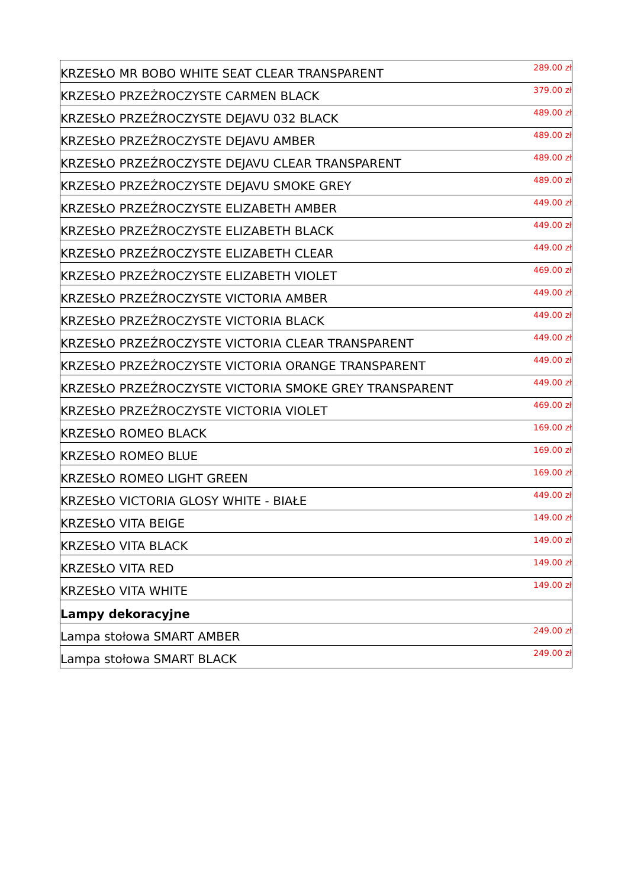| KRZESŁO MR BOBO WHITE SEAT CLEAR TRANSPARENT | 289.00 zł |
| KRZESŁO PRZEŻROCZYSTE CARMEN BLACK | 379.00 zł |
| KRZESŁO PRZEŹROCZYSTE DEJAVU 032 BLACK | 489.00 zł |
| KRZESŁO PRZEŹROCZYSTE DEJAVU AMBER | 489.00 zł |
| KRZESŁO PRZEŹROCZYSTE DEJAVU CLEAR TRANSPARENT | 489.00 zł |
| KRZESŁO PRZEŹROCZYSTE DEJAVU SMOKE GREY | 489.00 zł |
| KRZESŁO PRZEŹROCZYSTE ELIZABETH AMBER | 449.00 zł |
| KRZESŁO PRZEŹROCZYSTE ELIZABETH BLACK | 449.00 zł |
| KRZESŁO PRZEŹROCZYSTE ELIZABETH CLEAR | 449.00 zł |
| KRZESŁO PRZEŹROCZYSTE ELIZABETH VIOLET | 469.00 zł |
| KRZESŁO PRZEŹROCZYSTE VICTORIA AMBER | 449.00 zł |
| KRZESŁO PRZEŹROCZYSTE VICTORIA BLACK | 449.00 zł |
| KRZESŁO PRZEŹROCZYSTE VICTORIA CLEAR TRANSPARENT | 449.00 zł |
| KRZESŁO PRZEŹROCZYSTE VICTORIA ORANGE TRANSPARENT | 449.00 zł |
| KRZESŁO PRZEŹROCZYSTE VICTORIA SMOKE GREY TRANSPARENT | 449.00 zł |
| KRZESŁO PRZEŹROCZYSTE VICTORIA VIOLET | 469.00 zł |
| KRZESŁO ROMEO BLACK | 169.00 zł |
| KRZESŁO ROMEO BLUE | 169.00 zł |
| KRZESŁO ROMEO LIGHT GREEN | 169.00 zł |
| KRZESŁO VICTORIA GLOSY WHITE - BIAŁE | 449.00 zł |
| KRZESŁO VITA BEIGE | 149.00 zł |
| KRZESŁO VITA BLACK | 149.00 zł |
| KRZESŁO VITA RED | 149.00 zł |
| KRZESŁO VITA WHITE | 149.00 zł |
| Lampy dekoracyjne | |
| Lampa stołowa SMART AMBER | 249.00 zł |
| Lampa stołowa SMART BLACK | 249.00 zł |